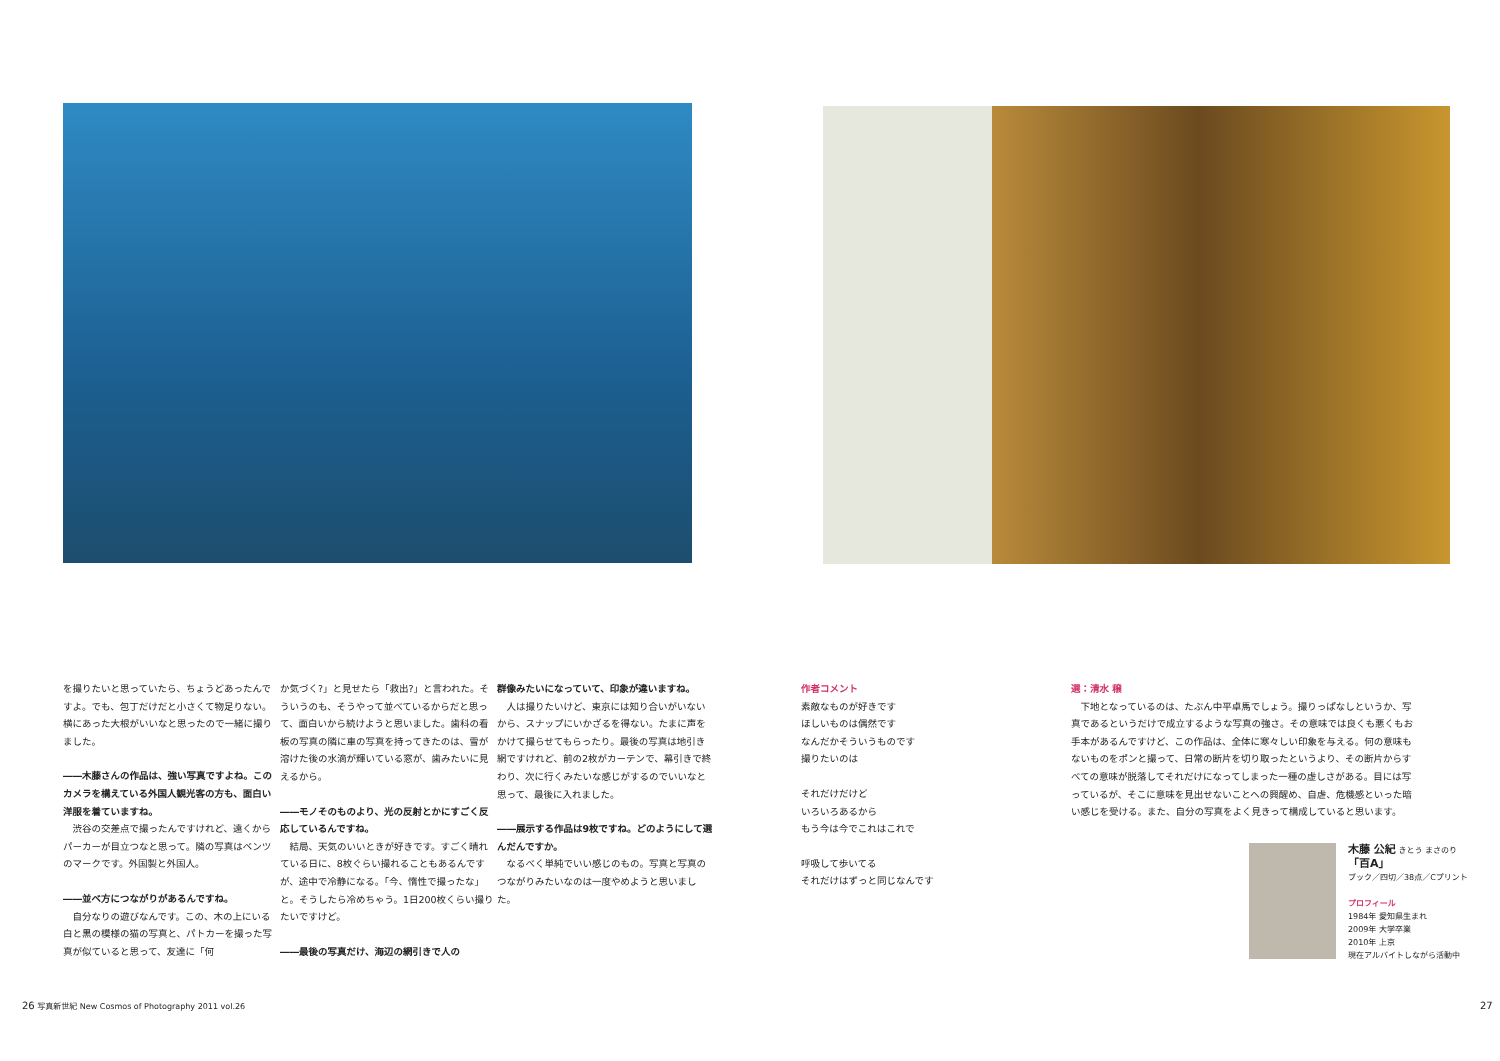を撮りたいと思っていたら、ちょうどあったんですよ。でも、包丁だけだと小さくて物足りない。横にあった大根がいいなと思ったので一緒に撮りました。
――木藤さんの作品は、強い写真ですよね。このカメラを構えている外国人観光客の方も、面白い洋服を着ていますね。
　渋谷の交差点で撮ったんですけれど、遠くからパーカーが目立つなと思って。隣の写真はベンツのマークです。外国製と外国人。
――並べ方につながりがあるんですね。
　自分なりの遊びなんです。この、木の上にいる白と黒の模様の猫の写真と、パトカーを撮った写真が似ていると思って、友達に「何
か気づく?」と見せたら「救出?」と言われた。そういうのも、そうやって並べているからだと思って、面白いから続けようと思いました。歯科の看板の写真の隣に車の写真を持ってきたのは、雪が溶けた後の水滴が輝いている窓が、歯みたいに見えるから。
――モノそのものより、光の反射とかにすごく反応しているんですね。
　結局、天気のいいときが好きです。すごく晴れている日に、8枚ぐらい撮れることもあるんですが、途中で冷静になる。「今、惰性で撮ったな」と。そうしたら冷めちゃう。1日200枚くらい撮りたいですけど。
――最後の写真だけ、海辺の網引きで人の
群像みたいになっていて、印象が違いますね。
　人は撮りたいけど、東京には知り合いがいないから、スナップにいかざるを得ない。たまに声をかけて撮らせてもらったり。最後の写真は地引き網ですけれど、前の2枚がカーテンで、幕引きで終わり、次に行くみたいな感じがするのでいいなと思って、最後に入れました。
――展示する作品は9枚ですね。どのようにして選んだんですか。
　なるべく単純でいい感じのもの。写真と写真のつながりみたいなのは一度やめようと思いました。
作者コメント
素敵なものが好きです
ほしいものは偶然です
なんだかそういうものです
撮りたいのは
それだけだけど
いろいろあるから
もう今は今でこれはこれで
呼吸して歩いてる
それだけはずっと同じなんです
選：清水 穣
　下地となっているのは、たぶん中平卓馬でしょう。撮りっぱなしというか、写真であるというだけで成立するような写真の強さ。その意味では良くも悪くもお手本があるんですけど、この作品は、全体に寒々しい印象を与える。何の意味もないものをポンと撮って、日常の断片を切り取ったというより、その断片からすべての意味が脱落してそれだけになってしまった一種の虚しさがある。目には写っているが、そこに意味を見出せないことへの興醒め、自虐、危機感といった暗い感じを受ける。また、自分の写真をよく見きって構成していると思います。
木藤 公紀 きとう まさのり
「百A」
ブック／四切／38点／Cプリント
プロフィール
1984年 愛知県生まれ
2009年 大学卒業
2010年 上京
現在アルバイトしながら活動中
26 写真新世紀 New Cosmos of Photography 2011 vol.26
27